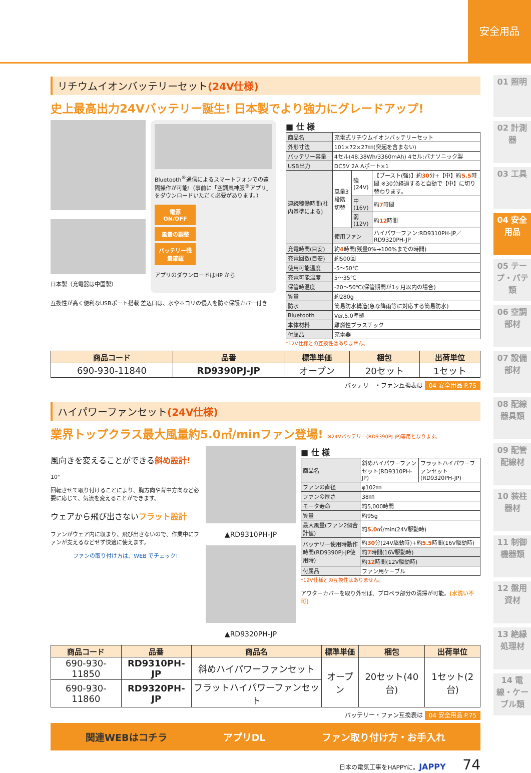安全用品
01 照明
02 計測器
03 工具
04 安全用品
05 テープ・パテ類
06 空調部材
07 設備部材
08 配線器具類
09 配管配線材
10 装柱器材
11 制御機器類
12 盤用資材
13 絶縁処理材
14 電線・ケーブル類
リチウムイオンバッテリーセット(24V仕様)
史上最高出力24Vバッテリー誕生! 日本製でより強力にグレードアップ!
日本製（充電器は中国製）
Bluetooth<sup>®</sup>通信によるスマートフォンでの遠隔操作が可能!（事前に「空調風神服<sup>®</sup>アプリ」をダウンロードいただく必要があります。）
電源 ON/OFF
風量の調整
バッテリー残量確認
アプリのダウンロードはHP から
互換性が高く便利なUSBポート搭載 差込口は、水やホコリの侵入を防ぐ保護カバー付き
■ 仕 様
| 商品名 | 充電式リチウムイオンバッテリーセット | | |
| 外形寸法 | 101×72×27㎜(突起を含まない) | | |
| バッテリー容量 | 4セル(48.38Wh/3360mAh) 4セル:パナソニック製 | | |
| USB出力 | DC5V 2A Aポート×1 | | |
| 連続稼働時間(社内基準による) | 風量3段階切替 | 強(24V) | 【ブースト(強)】約 30 分+【中】約 5.5 時間 ※30分経過すると自動で【中】に切り替わります。 |
| | | 中(16V) | 約 7 時間 |
| | | 弱(12V) | 約 12 時間 |
| | 使用ファン | | ハイパワーファン:RD9310PH-JP／RD9320PH-JP |
| 充電時間(目安) | 約 4 時間(残量0%→100%までの時間) | | |
| 充電回数(目安) | 約500回 | | |
| 使用可能温度 | -5～50℃ | | |
| 充電可能温度 | 5～35℃ | | |
| 保管時温度 | -20～50℃(保管期間が1ヶ月以内の場合) | | |
| 質量 | 約280g | | |
| 防水 | 簡易防水構造(急な降雨等に対応する簡易防水) | | |
| Bluetooth | Ver.5.0準拠 | | |
| 本体材料 | 難燃性プラスチック | | |
| 付属品 | 充電器 | | |
*12V仕様との互換性はありません。
| 商品コード | 品番 | 標準単価 | 梱包 | 出荷単位 |
| --- | --- | --- | --- | --- |
| 690-930-11840 | RD9390PJ-JP | オープン | 20セット | 1セット |
バッテリー・ファン互換表は 04 安全用品 P.75
ハイパワーファンセット(24V仕様)
業界トップクラス最大風量約5.0㎥/minファン登場! ※24Vバッテリー(RD9390PJ-JP)専用となります。
風向きを変えることができる斜め設計!
10°
回転させて取り付けることにより、胸方向や背中方向など必要に応じて、気流を変えることができます。
ウェアから飛び出さないフラット設計
ファンがウェア内に収まり、飛び出さないので、作業中にファンが支えるなどせず快適に使えます。
ファンの取り付け方は、WEB でチェック!
▲RD9310PH-JP
▲RD9320PH-JP
■ 仕 様
| 商品名 | 斜めハイパワーファンセット(RD9310PH-JP) | フラットハイパワーファンセット(RD9320PH-JP) |
| ファンの直径 | φ102㎜ | |
| ファンの厚さ | 38㎜ | |
| モータ寿命 | 約5,000時間 | |
| 質量 | 約95g | |
| 最大風量(ファン2個合計値) | 約 5.0 ㎥/min(24V駆動時) | |
| バッテリー使用時動作時間(RD9390PJ-JP使用時) | 約 30 分(24V駆動時)+約 5.5 時間(16V駆動時) | |
| | 約 7 時間(16V駆動時) | |
| | 約 12 時間(12V駆動時) | |
| 付属品 | ファン用ケーブル | |
*12V仕様との互換性はありません。
アウターカバーを取り外せば、プロペラ部分の清掃が可能。(水洗い不可)
| 商品コード | 品番 | 商品名 | 標準単価 | 梱包 | 出荷単位 |
| --- | --- | --- | --- | --- | --- |
| 690-930-11850 | RD9310PH-JP | 斜めハイパワーファンセット | オープン | 20セット(40台) | 1セット(2台) |
| 690-930-11860 | RD9320PH-JP | フラットハイパワーファンセット | | | |
バッテリー・ファン互換表は 04 安全用品 P.75
関連WEBはコチラ アプリDL ファン取り付け方・お手入れ
日本の電気工事をHAPPYに。JAPPY 74